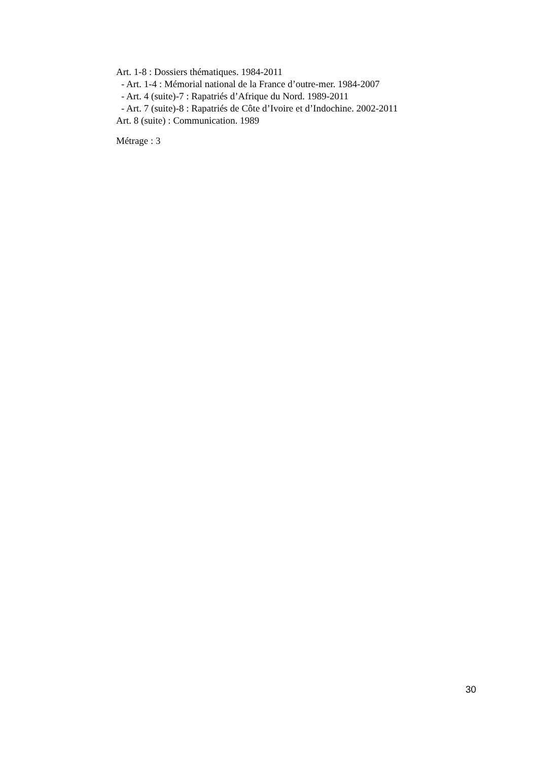Art. 1-8 : Dossiers thématiques. 1984-2011
- Art. 1-4 : Mémorial national de la France d’outre-mer. 1984-2007
- Art. 4 (suite)-7 : Rapatriés d’Afrique du Nord. 1989-2011
- Art. 7 (suite)-8 : Rapatriés de Côte d’Ivoire et d’Indochine. 2002-2011
Art. 8 (suite) : Communication. 1989
Métrage : 3
30